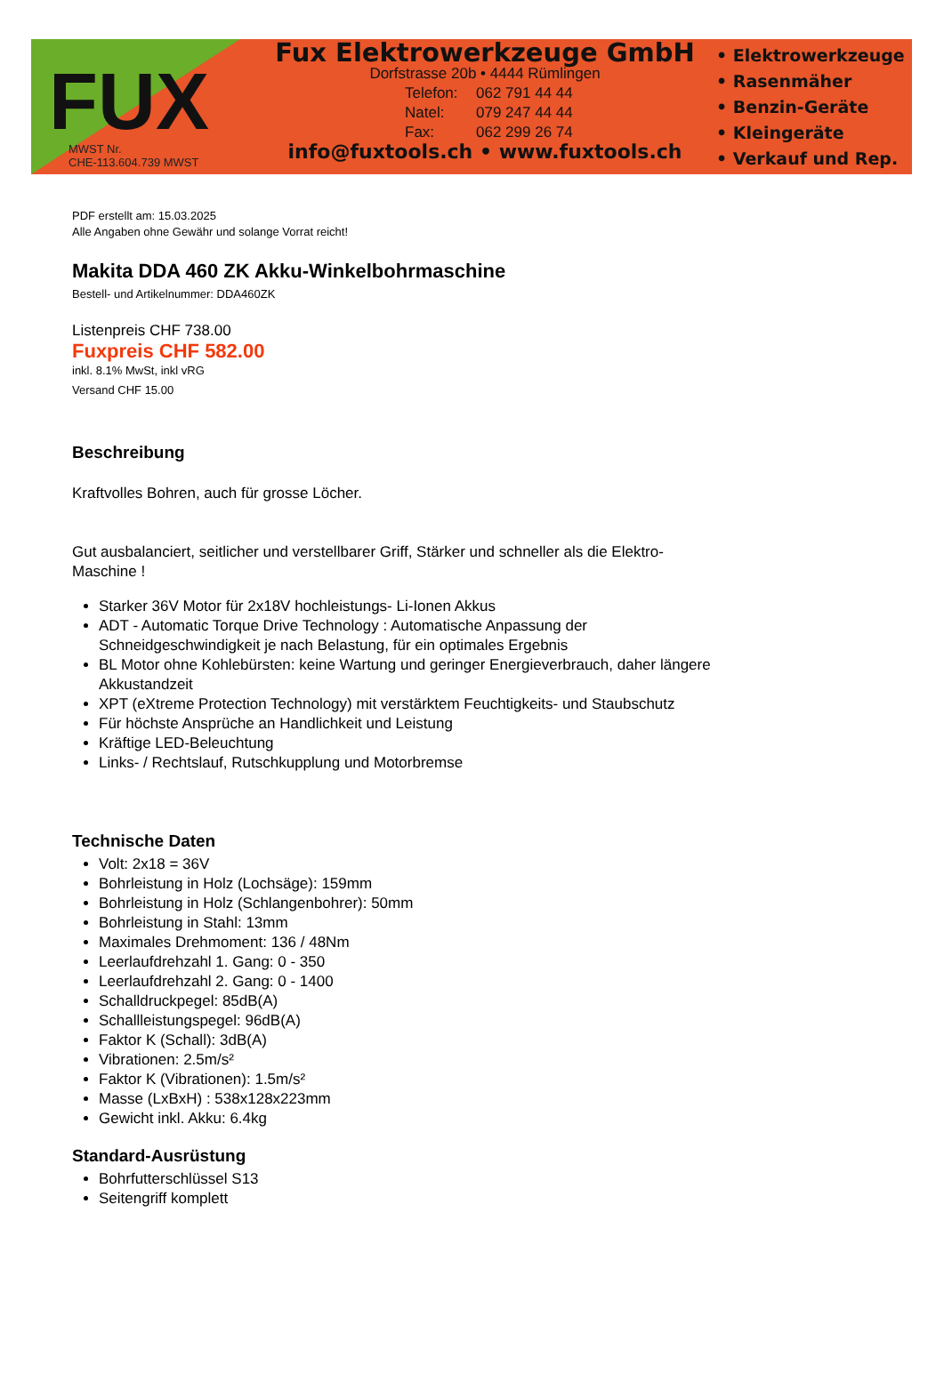FUX
MWST Nr.
CHE-113.604.739 MWST
Fux Elektrowerkzeuge GmbH
Dorfstrasse 20b • 4444 Rümlingen
Telefon: 062 791 44 44 Natel: 079 247 44 44 Fax: 062 299 26 74
info@fuxtools.ch • www.fuxtools.ch
• Elektrowerkzeuge
• Rasenmäher
• Benzin-Geräte
• Kleingeräte
• Verkauf und Rep.
PDF erstellt am: 15.03.2025
Alle Angaben ohne Gewähr und solange Vorrat reicht!
Makita DDA 460 ZK Akku-Winkelbohrmaschine
Bestell- und Artikelnummer: DDA460ZK
Listenpreis CHF 738.00
Fuxpreis CHF 582.00
inkl. 8.1% MwSt, inkl vRG
Versand CHF 15.00
Beschreibung
Kraftvolles Bohren, auch für grosse Löcher.
Gut ausbalanciert, seitlicher und verstellbarer Griff, Stärker und schneller als die Elektro-Maschine !
Starker 36V Motor für 2x18V hochleistungs- Li-Ionen Akkus
ADT - Automatic Torque Drive Technology : Automatische Anpassung der Schneidgeschwindigkeit je nach Belastung, für ein optimales Ergebnis
BL Motor ohne Kohlebürsten: keine Wartung und geringer Energieverbrauch, daher längere Akkustandzeit
XPT (eXtreme Protection Technology) mit verstärktem Feuchtigkeits- und Staubschutz
Für höchste Ansprüche an Handlichkeit und Leistung
Kräftige LED-Beleuchtung
Links- / Rechtslauf, Rutschkupplung und Motorbremse
Technische Daten
Volt: 2x18 = 36V
Bohrleistung in Holz (Lochsäge): 159mm
Bohrleistung in Holz (Schlangenbohrer): 50mm
Bohrleistung in Stahl: 13mm
Maximales Drehmoment: 136 / 48Nm
Leerlaufdrehzahl 1. Gang: 0 - 350
Leerlaufdrehzahl 2. Gang: 0 - 1400
Schalldruckpegel: 85dB(A)
Schallleistungspegel: 96dB(A)
Faktor K (Schall): 3dB(A)
Vibrationen: 2.5m/s²
Faktor K (Vibrationen): 1.5m/s²
Masse (LxBxH) : 538x128x223mm
Gewicht inkl. Akku: 6.4kg
Standard-Ausrüstung
Bohrfutterschlüssel S13
Seitengriff komplett